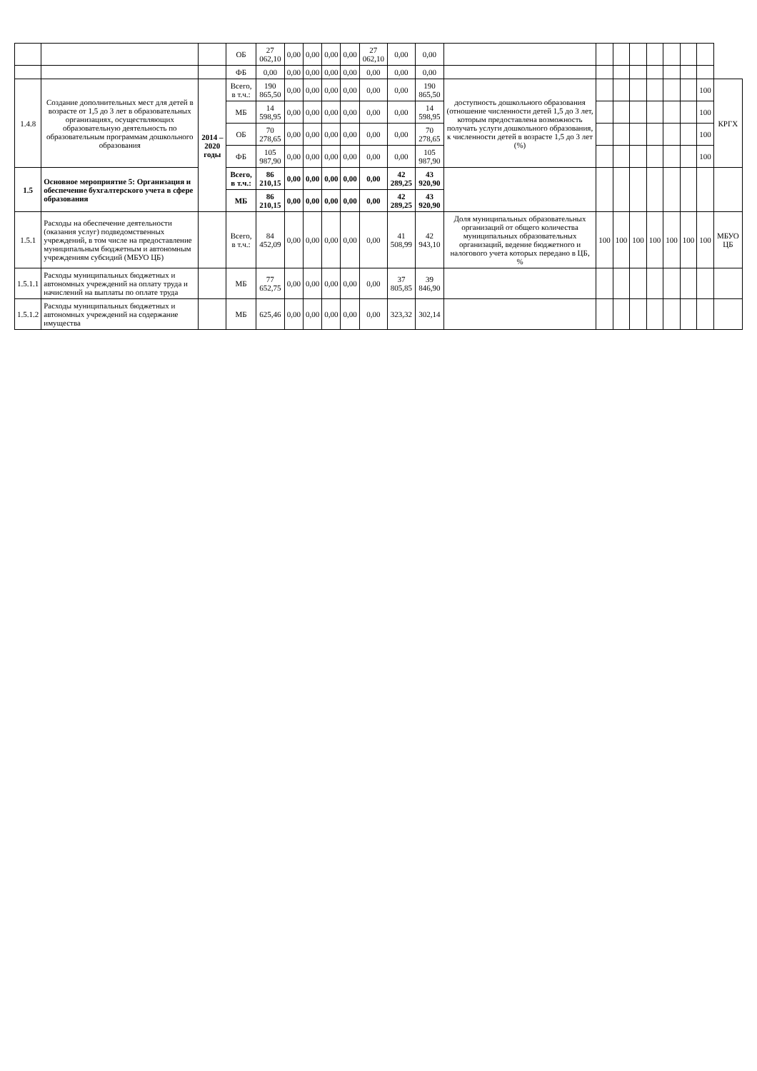| | | | ОБ | 27 062,10 | 0,00 | 0,00 | 0,00 | 0,00 | 27 062,10 | 0,00 | 0,00 | | | | | | | | | |
| | | | ФБ | 0,00 | 0,00 | 0,00 | 0,00 | 0,00 | 0,00 | 0,00 | 0,00 | | | | | | | | | |
| 1.4.8 | Создание дополнительных мест для детей в возрасте от 1,5 до 3 лет в образовательных организациях, осуществляющих образовательную деятельность по образовательным программам дошкольного образования | 2014 – 2020 годы | Всего, в т.ч.: | 190 865,50 | 0,00 | 0,00 | 0,00 | 0,00 | 0,00 | 0,00 | 190 865,50 | доступность дошкольного образования (отношение численности детей 1,5 до 3 лет, которым предоставлена возможность получать услуги дошкольного образования, к численности детей в возрасте 1,5 до 3 лет (%) | | | | | | | 100 | КРГХ |
| | | | МБ | 14 598,95 | 0,00 | 0,00 | 0,00 | 0,00 | 0,00 | 0,00 | 14 598,95 | | | | | | | | 100 | |
| | | | ОБ | 70 278,65 | 0,00 | 0,00 | 0,00 | 0,00 | 0,00 | 0,00 | 70 278,65 | | | | | | | | 100 | |
| | | | ФБ | 105 987,90 | 0,00 | 0,00 | 0,00 | 0,00 | 0,00 | 0,00 | 105 987,90 | | | | | | | | 100 | |
| 1.5 | Основное мероприятие 5: Организация и обеспечение бухгалтерского учета в сфере образования | | Всего, в т.ч.: | 86 210,15 | 0,00 | 0,00 | 0,00 | 0,00 | 0,00 | 42 289,25 | 43 920,90 | | | | | | | | | |
| | | | МБ | 86 210,15 | 0,00 | 0,00 | 0,00 | 0,00 | 0,00 | 42 289,25 | 43 920,90 | | | | | | | | | |
| 1.5.1 | Расходы на обеспечение деятельности (оказания услуг) подведомственных учреждений, в том числе на предоставление муниципальным бюджетным и автономным учреждениям субсидий (МБУО ЦБ) | | Всего, в т.ч.: | 84 452,09 | 0,00 | 0,00 | 0,00 | 0,00 | 0,00 | 41 508,99 | 42 943,10 | Доля муниципальных образовательных организаций от общего количества муниципальных образовательных организаций, ведение бюджетного и налогового учета которых передано в ЦБ, % | 100 | 100 | 100 | 100 | 100 | 100 | 100 | МБУО ЦБ |
| 1.5.1.1 | Расходы муниципальных бюджетных и автономных учреждений на оплату труда и начислений на выплаты по оплате труда | | МБ | 77 652,75 | 0,00 | 0,00 | 0,00 | 0,00 | 0,00 | 37 805,85 | 39 846,90 | | | | | | | | | |
| 1.5.1.2 | Расходы муниципальных бюджетных и автономных учреждений на содержание имущества | | МБ | 625,46 | 0,00 | 0,00 | 0,00 | 0,00 | 0,00 | 323,32 | 302,14 | | | | | | | | | |